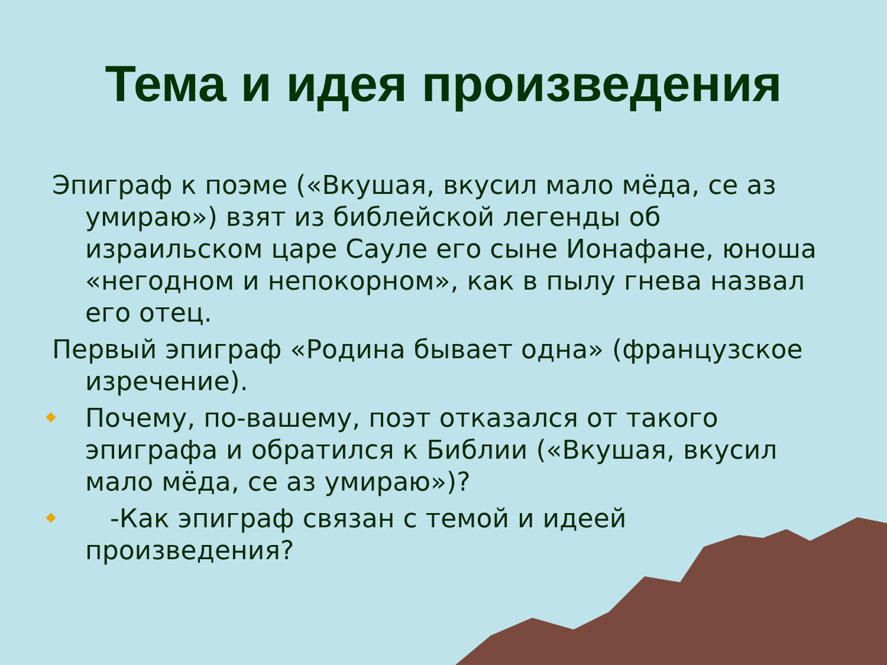Тема и идея произведения
Эпиграф к поэме («Вкушая, вкусил мало мёда, се аз умираю») взят из библейской легенды об израильском царе Сауле его сыне Ионафане, юноша «негодном и непокорном», как в пылу гнева назвал его отец.
Первый эпиграф «Родина бывает одна» (французское изречение).
Почему, по-вашему, поэт отказался от такого эпиграфа и обратился к Библии («Вкушая, вкусил мало мёда, се аз умираю»)?
-Как эпиграф связан с темой и идеей произведения?